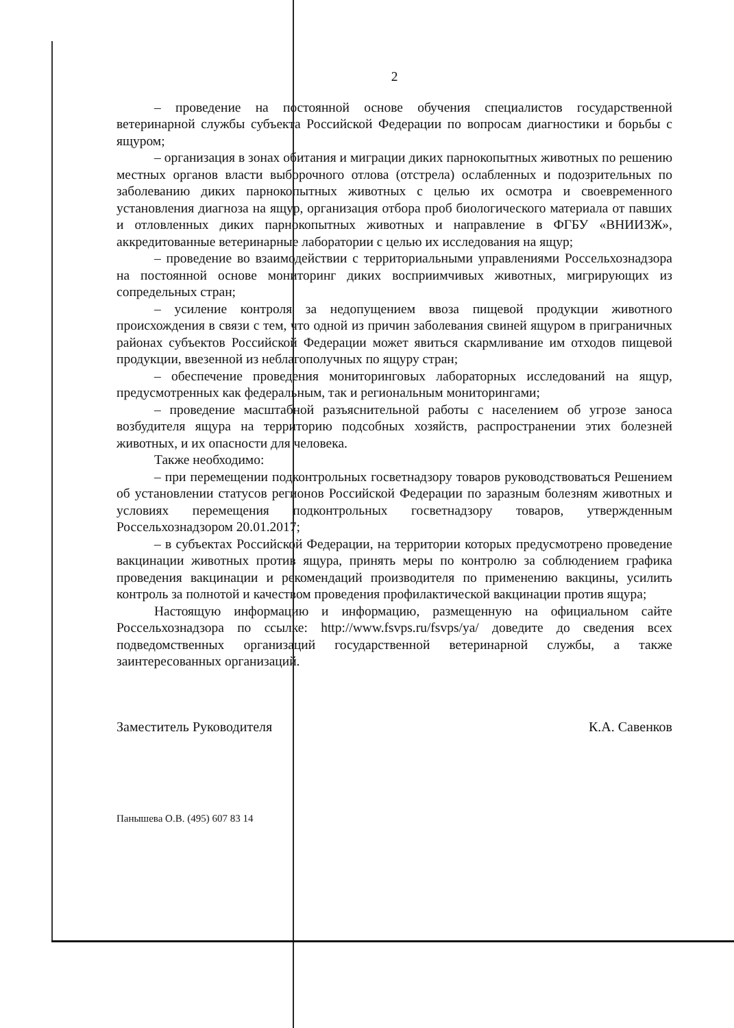2
– проведение на постоянной основе обучения специалистов государственной ветеринарной службы субъекта Российской Федерации по вопросам диагностики и борьбы с ящуром;
– организация в зонах обитания и миграции диких парнокопытных животных по решению местных органов власти выборочного отлова (отстрела) ослабленных и подозрительных по заболеванию диких парнокопытных животных с целью их осмотра и своевременного установления диагноза на ящур, организация отбора проб биологического материала от павших и отловленных диких парнокопытных животных и направление в ФГБУ «ВНИИЗЖ», аккредитованные ветеринарные лаборатории с целью их исследования на ящур;
– проведение во взаимодействии с территориальными управлениями Россельхознадзора на постоянной основе мониторинг диких восприимчивых животных, мигрирующих из сопредельных стран;
– усиление контроля за недопущением ввоза пищевой продукции животного происхождения в связи с тем, что одной из причин заболевания свиней ящуром в приграничных районах субъектов Российской Федерации может явиться скармливание им отходов пищевой продукции, ввезенной из неблагополучных по ящуру стран;
– обеспечение проведения мониторинговых лабораторных исследований на ящур, предусмотренных как федеральным, так и региональным мониторингами;
– проведение масштабной разъяснительной работы с населением об угрозе заноса возбудителя ящура на территорию подсобных хозяйств, распространении этих болезней животных, и их опасности для человека.
Также необходимо:
– при перемещении подконтрольных госветнадзору товаров руководствоваться Решением об установлении статусов регионов Российской Федерации по заразным болезням животных и условиях перемещения подконтрольных госветнадзору товаров, утвержденным Россельхознадзором 20.01.2017;
– в субъектах Российской Федерации, на территории которых предусмотрено проведение вакцинации животных против ящура, принять меры по контролю за соблюдением графика проведения вакцинации и рекомендаций производителя по применению вакцины, усилить контроль за полнотой и качеством проведения профилактической вакцинации против ящура;
Настоящую информацию и информацию, размещенную на официальном сайте Россельхознадзора по ссылке: http://www.fsvps.ru/fsvps/ya/ доведите до сведения всех подведомственных организаций государственной ветеринарной службы, а также заинтересованных организаций.
Заместитель Руководителя К.А. Савенков
Панышева О.В. (495) 607 83 14